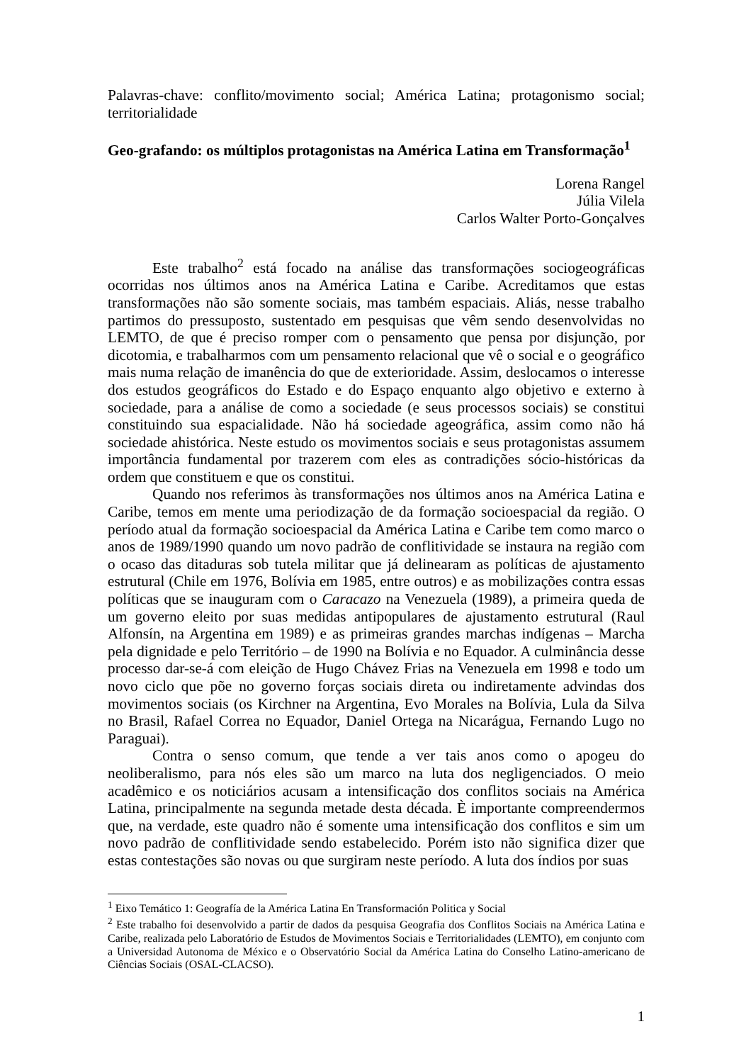Palavras-chave: conflito/movimento social; América Latina; protagonismo social; territorialidade
Geo-grafando: os múltiplos protagonistas na América Latina em Transformação<sup>1</sup>
Lorena Rangel
Júlia Vilela
Carlos Walter Porto-Gonçalves
Este trabalho<sup>2</sup> está focado na análise das transformações sociogeográficas ocorridas nos últimos anos na América Latina e Caribe. Acreditamos que estas transformações não são somente sociais, mas também espaciais. Aliás, nesse trabalho partimos do pressuposto, sustentado em pesquisas que vêm sendo desenvolvidas no LEMTO, de que é preciso romper com o pensamento que pensa por disjunção, por dicotomia, e trabalharmos com um pensamento relacional que vê o social e o geográfico mais numa relação de imanência do que de exterioridade. Assim, deslocamos o interesse dos estudos geográficos do Estado e do Espaço enquanto algo objetivo e externo à sociedade, para a análise de como a sociedade (e seus processos sociais) se constitui constituindo sua espacialidade. Não há sociedade ageográfica, assim como não há sociedade ahistórica. Neste estudo os movimentos sociais e seus protagonistas assumem importância fundamental por trazerem com eles as contradições sócio-históricas da ordem que constituem e que os constitui.
Quando nos referimos às transformações nos últimos anos na América Latina e Caribe, temos em mente uma periodização de da formação socioespacial da região. O período atual da formação socioespacial da América Latina e Caribe tem como marco o anos de 1989/1990 quando um novo padrão de conflitividade se instaura na região com o ocaso das ditaduras sob tutela militar que já delinearam as políticas de ajustamento estrutural (Chile em 1976, Bolívia em 1985, entre outros) e as mobilizações contra essas políticas que se inauguram com o Caracazo na Venezuela (1989), a primeira queda de um governo eleito por suas medidas antipopulares de ajustamento estrutural (Raul Alfonsín, na Argentina em 1989) e as primeiras grandes marchas indígenas – Marcha pela dignidade e pelo Território – de 1990 na Bolívia e no Equador. A culminância desse processo dar-se-á com eleição de Hugo Chávez Frias na Venezuela em 1998 e todo um novo ciclo que põe no governo forças sociais direta ou indiretamente advindas dos movimentos sociais (os Kirchner na Argentina, Evo Morales na Bolívia, Lula da Silva no Brasil, Rafael Correa no Equador, Daniel Ortega na Nicarágua, Fernando Lugo no Paraguai).
Contra o senso comum, que tende a ver tais anos como o apogeu do neoliberalismo, para nós eles são um marco na luta dos negligenciados. O meio acadêmico e os noticiários acusam a intensificação dos conflitos sociais na América Latina, principalmente na segunda metade desta década. È importante compreendermos que, na verdade, este quadro não é somente uma intensificação dos conflitos e sim um novo padrão de conflitividade sendo estabelecido. Porém isto não significa dizer que estas contestações são novas ou que surgiram neste período. A luta dos índios por suas
<sup>1</sup> Eixo Temático 1: Geografía de la América Latina En Transformación Politica y Social
<sup>2</sup> Este trabalho foi desenvolvido a partir de dados da pesquisa Geografia dos Conflitos Sociais na América Latina e Caribe, realizada pelo Laboratório de Estudos de Movimentos Sociais e Territorialidades (LEMTO), em conjunto com a Universidad Autonoma de México e o Observatório Social da América Latina do Conselho Latino-americano de Ciências Sociais (OSAL-CLACSO).
1